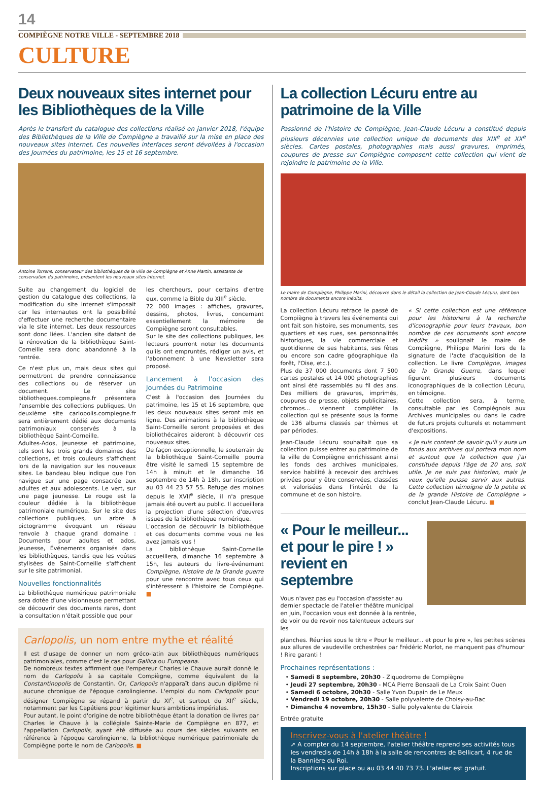14
COMPIÈGNE NOTRE VILLE - SEPTEMBRE 2018
CULTURE
Deux nouveaux sites internet pour les Bibliothèques de la Ville
Après le transfert du catalogue des collections réalisé en janvier 2018, l'équipe des Bibliothèques de la Ville de Compiègne a travaillé sur la mise en place des nouveaux sites internet. Ces nouvelles interfaces seront dévoilées à l'occasion des Journées du patrimoine, les 15 et 16 septembre.
Antoine Torrens, conservateur des bibliothèques de la ville de Compiègne et Anne Martin, assistante de conservation du patrimoine, présentent les nouveaux sites internet.
Suite au changement du logiciel de gestion du catalogue des collections, la modification du site internet s'imposait car les internautes ont la possibilité d'effectuer une recherche documentaire via le site internet. Les deux ressources sont donc liées. L'ancien site datant de la rénovation de la bibliothèque Saint-Corneille sera donc abandonné à la rentrée.
Ce n'est plus un, mais deux sites qui permettront de prendre connaissance des collections ou de réserver un document. Le site bibliotheques.compiegne.fr présentera l'ensemble des collections publiques. Un deuxième site carlopolis.compiegne.fr sera entièrement dédié aux documents patrimoniaux conservés à la bibliothèque Saint-Corneille.
Adultes-Ados, jeunesse et patrimoine, tels sont les trois grands domaines des collections, et trois couleurs s'affichent lors de la navigation sur les nouveaux sites. Le bandeau bleu indique que l'on navigue sur une page consacrée aux adultes et aux adolescents. Le vert, sur une page jeunesse. Le rouge est la couleur dédiée à la bibliothèque patrimoniale numérique. Sur le site des collections publiques, un arbre à pictogramme évoquant un réseau renvoie à chaque grand domaine : Documents pour adultes et ados, Jeunesse, Événements organisés dans les bibliothèques, tandis que les voûtes stylisées de Saint-Corneille s'affichent sur le site patrimonial.
Nouvelles fonctionnalités
La bibliothèque numérique patrimoniale sera dotée d'une visionneuse permettant de découvrir des documents rares, dont la consultation n'était possible que pour
les chercheurs, pour certains d'entre eux, comme la Bible du XIII<sup>e</sup> siècle.
72 000 images : affiches, gravures, dessins, photos, livres, concernant essentiellement la mémoire de Compiègne seront consultables.
Sur le site des collections publiques, les lecteurs pourront noter les documents qu'ils ont empruntés, rédiger un avis, et l'abonnement à une Newsletter sera proposé.
Lancement à l'occasion des Journées du Patrimoine
C'est à l'occasion des Journées du patrimoine, les 15 et 16 septembre, que les deux nouveaux sites seront mis en ligne. Des animations à la bibliothèque Saint-Corneille seront proposées et des bibliothécaires aideront à découvrir ces nouveaux sites.
De façon exceptionnelle, le souterrain de la bibliothèque Saint-Corneille pourra être visité le samedi 15 septembre de 14h à minuit et le dimanche 16 septembre de 14h à 18h, sur inscription au 03 44 23 57 55. Refuge des moines depuis le XVII<sup>e</sup> siècle, il n'a presque jamais été ouvert au public. Il accueillera la projection d'une sélection d'œuvres issues de la bibliothèque numérique.
L'occasion de découvrir la bibliothèque et ces documents comme vous ne les avez jamais vus !
La bibliothèque Saint-Corneille accueillera, dimanche 16 septembre à 15h, les auteurs du livre-événement Compiègne, histoire de la Grande guerre pour une rencontre avec tous ceux qui s'intéressent à l'histoire de Compiègne. ■
Carlopolis, un nom entre mythe et réalité
Il est d'usage de donner un nom gréco-latin aux bibliothèques numériques patrimoniales, comme c'est le cas pour Gallica ou Europeana.
De nombreux textes affirment que l'empereur Charles le Chauve aurait donné le nom de Carlopolis à sa capitale Compiègne, comme équivalent de la Constantinopolis de Constantin. Or, Carlopolis n'apparaît dans aucun diplôme ni aucune chronique de l'époque carolingienne. L'emploi du nom Carlopolis pour désigner Compiègne se répand à partir du XI<sup>e</sup>, et surtout du XII<sup>e</sup> siècle, notamment par les Capétiens pour légitimer leurs ambitions impériales.
Pour autant, le point d'origine de notre bibliothèque étant la donation de livres par Charles le Chauve à la collégiale Sainte-Marie de Compiègne en 877, et l'appellation Carlopolis, ayant été diffusée au cours des siècles suivants en référence à l'époque carolingienne, la bibliothèque numérique patrimoniale de Compiègne porte le nom de Carlopolis. ■
La collection Lécuru entre au patrimoine de la Ville
Passionné de l'histoire de Compiègne, Jean-Claude Lécuru a constitué depuis plusieurs décennies une collection unique de documents des XIX<sup>e</sup> et XX<sup>e</sup> siècles. Cartes postales, photographies mais aussi gravures, imprimés, coupures de presse sur Compiègne composent cette collection qui vient de rejoindre le patrimoine de la Ville.
Le maire de Compiègne, Philippe Marini, découvre dans le détail la collection de Jean-Claude Lécuru, dont bon nombre de documents encore inédits.
La collection Lécuru retrace le passé de Compiègne à travers les événements qui ont fait son histoire, ses monuments, ses quartiers et ses rues, ses personnalités historiques, la vie commerciale et quotidienne de ses habitants, ses fêtes ou encore son cadre géographique (la forêt, l'Oise, etc.).
Plus de 37 000 documents dont 7 500 cartes postales et 14 000 photographies ont ainsi été rassemblés au fil des ans. Des milliers de gravures, imprimés, coupures de presse, objets publicitaires, chromos... viennent compléter la collection qui se présente sous la forme de 136 albums classés par thèmes et par périodes.
Jean-Claude Lécuru souhaitait que sa collection puisse entrer au patrimoine de la ville de Compiègne enrichissant ainsi les fonds des archives municipales, service habilité à recevoir des archives privées pour y être conservées, classées et valorisées dans l'intérêt de la commune et de son histoire.
« Si cette collection est une référence pour les historiens à la recherche d'iconographie pour leurs travaux, bon nombre de ces documents sont encore inédits » soulignait le maire de Compiègne, Philippe Marini lors de la signature de l'acte d'acquisition de la collection. Le livre Compiègne, images de la Grande Guerre, dans lequel figurent plusieurs documents iconographiques de la collection Lécuru, en témoigne.
Cette collection sera, à terme, consultable par les Compiégnois aux Archives municipales ou dans le cadre de futurs projets culturels et notamment d'expositions.
« Je suis content de savoir qu'il y aura un fonds aux archives qui portera mon nom et surtout que la collection que j'ai constituée depuis l'âge de 20 ans, soit utile. Je ne suis pas historien, mais je veux qu'elle puisse servir aux autres. Cette collection témoigne de la petite et de la grande Histoire de Compiègne » conclut Jean-Claude Lécuru. ■
« Pour le meilleur... et pour le pire ! » revient en septembre
Vous n'avez pas eu l'occasion d'assister au dernier spectacle de l'atelier théâtre municipal en juin, l'occasion vous est donnée à la rentrée, de voir ou de revoir nos talentueux acteurs sur les
planches. Réunies sous le titre « Pour le meilleur... et pour le pire », les petites scènes aux allures de vaudeville orchestrées par Frédéric Morlot, ne manquent pas d'humour ! Rire garanti !
Prochaines représentations :
• Samedi 8 septembre, 20h30 - Ziquodrome de Compiègne
• Jeudi 27 septembre, 20h30 - MCA Pierre Bensaali de La Croix Saint Ouen
• Samedi 6 octobre, 20h30 - Salle Yvon Dupain de Le Meux
• Vendredi 19 octobre, 20h30 - Salle polyvalente de Choisy-au-Bac
• Dimanche 4 novembre, 15h30 - Salle polyvalente de Clairoix
Entrée gratuite
Inscrivez-vous à l'atelier théâtre !
➚ A compter du 14 septembre, l'atelier théâtre reprend ses activités tous les vendredis de 14h à 18h à la salle de rencontres de Bellicart, 4 rue de la Bannière du Roi.
Inscriptions sur place ou au 03 44 40 73 73. L'atelier est gratuit.